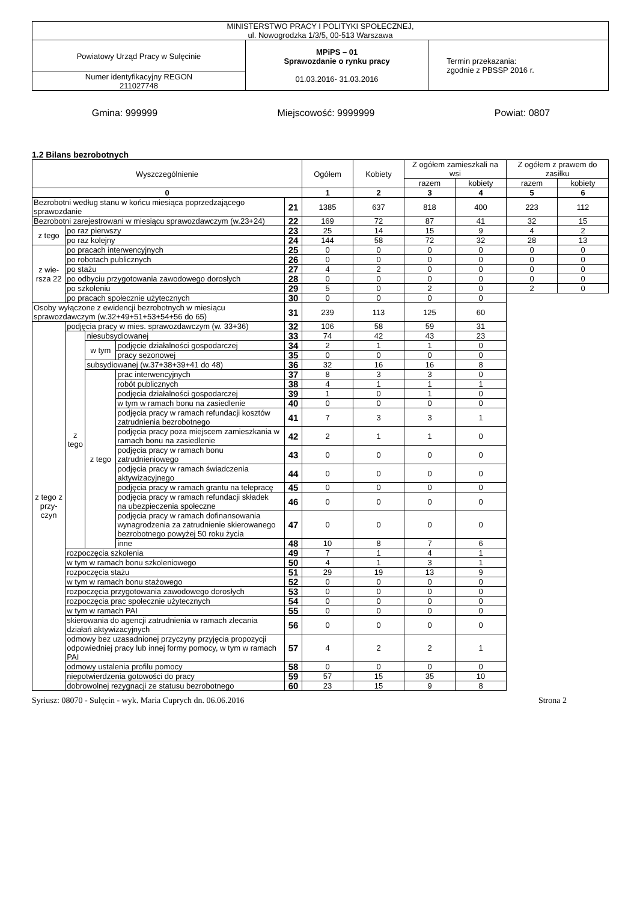| MINISTERSTWO PRACY I POLITYKI SPOŁECZNEJ, ul. Nowogrodzka 1/3/5, 00-513 Warszawa | | |
| Powiatowy Urząd Pracy w Sulęcinie | MPiPS – 01 Sprawozdanie o rynku pracy 01.03.2016- 31.03.2016 | Termin przekazania: zgodnie z PBSSP 2016 r. |
| Numer identyfikacyjny REGON 211027748 | | |
Gmina: 999999 Miejscowość: 9999999 Powiat: 0807
1.2 Bilans bezrobotnych
| Wyszczególnienie | | | | | Ogółem | Kobiety | Z ogółem zamieszkali na wsi | | Z ogółem z prawem do zasiłku | |
| --- | --- | --- | --- | --- | --- | --- | --- | --- | --- | --- |
| | | | | | | | razem | kobiety | razem | kobiety |
| 0 | | | | | 1 | 2 | 3 | 4 | 5 | 6 |
| Bezrobotni według stanu w końcu miesiąca poprzedzającego sprawozdanie | | | | 21 | 1385 | 637 | 818 | 400 | 223 | 112 |
| Bezrobotni zarejestrowani w miesiącu sprawozdawczym (w.23+24) | | | | 22 | 169 | 72 | 87 | 41 | 32 | 15 |
| z tego | po raz pierwszy | | | 23 | 25 | 14 | 15 | 9 | 4 | 2 |
| | po raz kolejny | | | 24 | 144 | 58 | 72 | 32 | 28 | 13 |
| z wie-rsza 22 | po pracach interwencyjnych | | | 25 | 0 | 0 | 0 | 0 | 0 | 0 |
| | po robotach publicznych | | | 26 | 0 | 0 | 0 | 0 | 0 | 0 |
| | po stażu | | | 27 | 4 | 2 | 0 | 0 | 0 | 0 |
| | po odbyciu przygotowania zawodowego dorosłych | | | 28 | 0 | 0 | 0 | 0 | 0 | 0 |
| | po szkoleniu | | | 29 | 5 | 0 | 2 | 0 | 2 | 0 |
| | po pracach społecznie użytecznych | | | 30 | 0 | 0 | 0 | 0 | | |
| Osoby wyłączone z ewidencji bezrobotnych w miesiącu sprawozdawczym (w.32+49+51+53+54+56 do 65) | | | | 31 | 239 | 113 | 125 | 60 | | |
| z tego z przy-czyn | podjęcia pracy w mies. sprawozdawczym (w. 33+36) | | | 32 | 106 | 58 | 59 | 31 | | |
| | z tego | niesubsydiowanej | | 33 | 74 | 42 | 43 | 23 | | |
| | | w tym | podjęcie działalności gospodarczej | 34 | 2 | 1 | 1 | 0 | | |
| | | | pracy sezonowej | 35 | 0 | 0 | 0 | 0 | | |
| | | subsydiowanej (w.37+38+39+41 do 48) | | 36 | 32 | 16 | 16 | 8 | | |
| | | z tego | prac interwencyjnych | 37 | 8 | 3 | 3 | 0 | | |
| | | | robót publicznych | 38 | 4 | 1 | 1 | 1 | | |
| | | | podjęcia działalności gospodarczej | 39 | 1 | 0 | 1 | 0 | | |
| | | | w tym w ramach bonu na zasiedlenie | 40 | 0 | 0 | 0 | 0 | | |
| | | | podjęcia pracy w ramach refundacji kosztów zatrudnienia bezrobotnego | 41 | 7 | 3 | 3 | 1 | | |
| | | | podjęcia pracy poza miejscem zamieszkania w ramach bonu na zasiedlenie | 42 | 2 | 1 | 1 | 0 | | |
| | | | podjęcia pracy w ramach bonu zatrudnieniowego | 43 | 0 | 0 | 0 | 0 | | |
| | | | podjęcia pracy w ramach świadczenia aktywizacyjnego | 44 | 0 | 0 | 0 | 0 | | |
| | | | podjęcia pracy w ramach grantu na telepracę | 45 | 0 | 0 | 0 | 0 | | |
| | | | podjęcia pracy w ramach refundacji składek na ubezpieczenia społeczne | 46 | 0 | 0 | 0 | 0 | | |
| | | | podjęcia pracy w ramach dofinansowania wynagrodzenia za zatrudnienie skierowanego bezrobotnego powyżej 50 roku życia | 47 | 0 | 0 | 0 | 0 | | |
| | | | inne | 48 | 10 | 8 | 7 | 6 | | |
| | rozpoczęcia szkolenia | | | 49 | 7 | 1 | 4 | 1 | | |
| | w tym w ramach bonu szkoleniowego | | | 50 | 4 | 1 | 3 | 1 | | |
| | rozpoczęcia stażu | | | 51 | 29 | 19 | 13 | 9 | | |
| | w tym w ramach bonu stażowego | | | 52 | 0 | 0 | 0 | 0 | | |
| | rozpoczęcia przygotowania zawodowego dorosłych | | | 53 | 0 | 0 | 0 | 0 | | |
| | rozpoczęcia prac społecznie użytecznych | | | 54 | 0 | 0 | 0 | 0 | | |
| | w tym w ramach PAI | | | 55 | 0 | 0 | 0 | 0 | | |
| | skierowania do agencji zatrudnienia w ramach zlecania działań aktywizacyjnych | | | 56 | 0 | 0 | 0 | 0 | | |
| | odmowy bez uzasadnionej przyczyny przyjęcia propozycji odpowiedniej pracy lub innej formy pomocy, w tym w ramach PAI | | | 57 | 4 | 2 | 2 | 1 | | |
| | odmowy ustalenia profilu pomocy | | | 58 | 0 | 0 | 0 | 0 | | |
| | niepotwierdzenia gotowości do pracy | | | 59 | 57 | 15 | 35 | 10 | | |
| | dobrowolnej rezygnacji ze statusu bezrobotnego | | | 60 | 23 | 15 | 9 | 8 | | |
Syriusz: 08070 - Sulęcin - wyk. Maria Cuprych dn. 06.06.2016 Strona 2